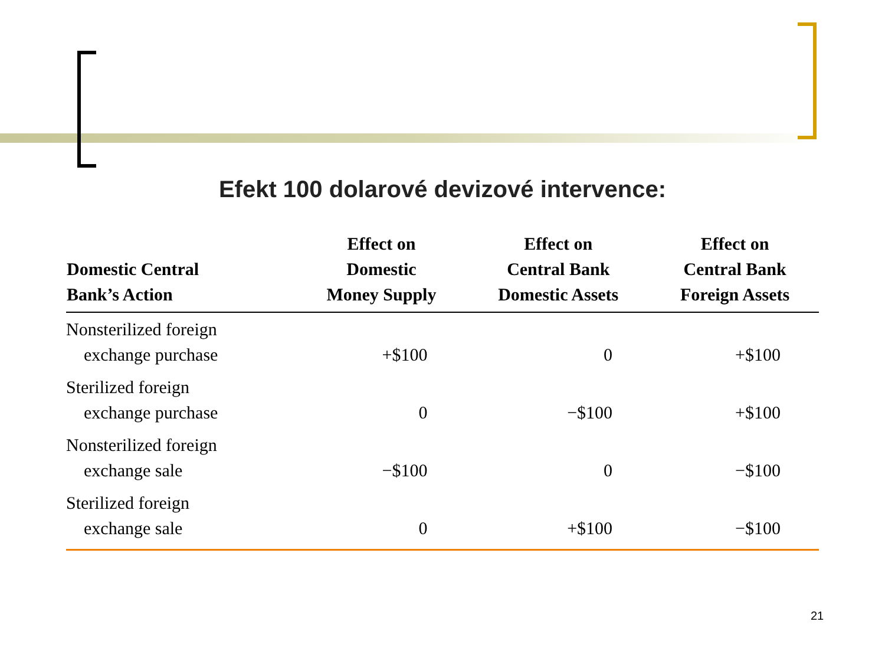Efekt 100 dolarové devizové intervence:
| Domestic Central Bank’s Action | Effect on Domestic Money Supply | Effect on Central Bank Domestic Assets | Effect on Central Bank Foreign Assets |
| --- | --- | --- | --- |
| Nonsterilized foreign exchange purchase | +$100 | 0 | +$100 |
| Sterilized foreign exchange purchase | 0 | −$100 | +$100 |
| Nonsterilized foreign exchange sale | −$100 | 0 | −$100 |
| Sterilized foreign exchange sale | 0 | +$100 | −$100 |
21